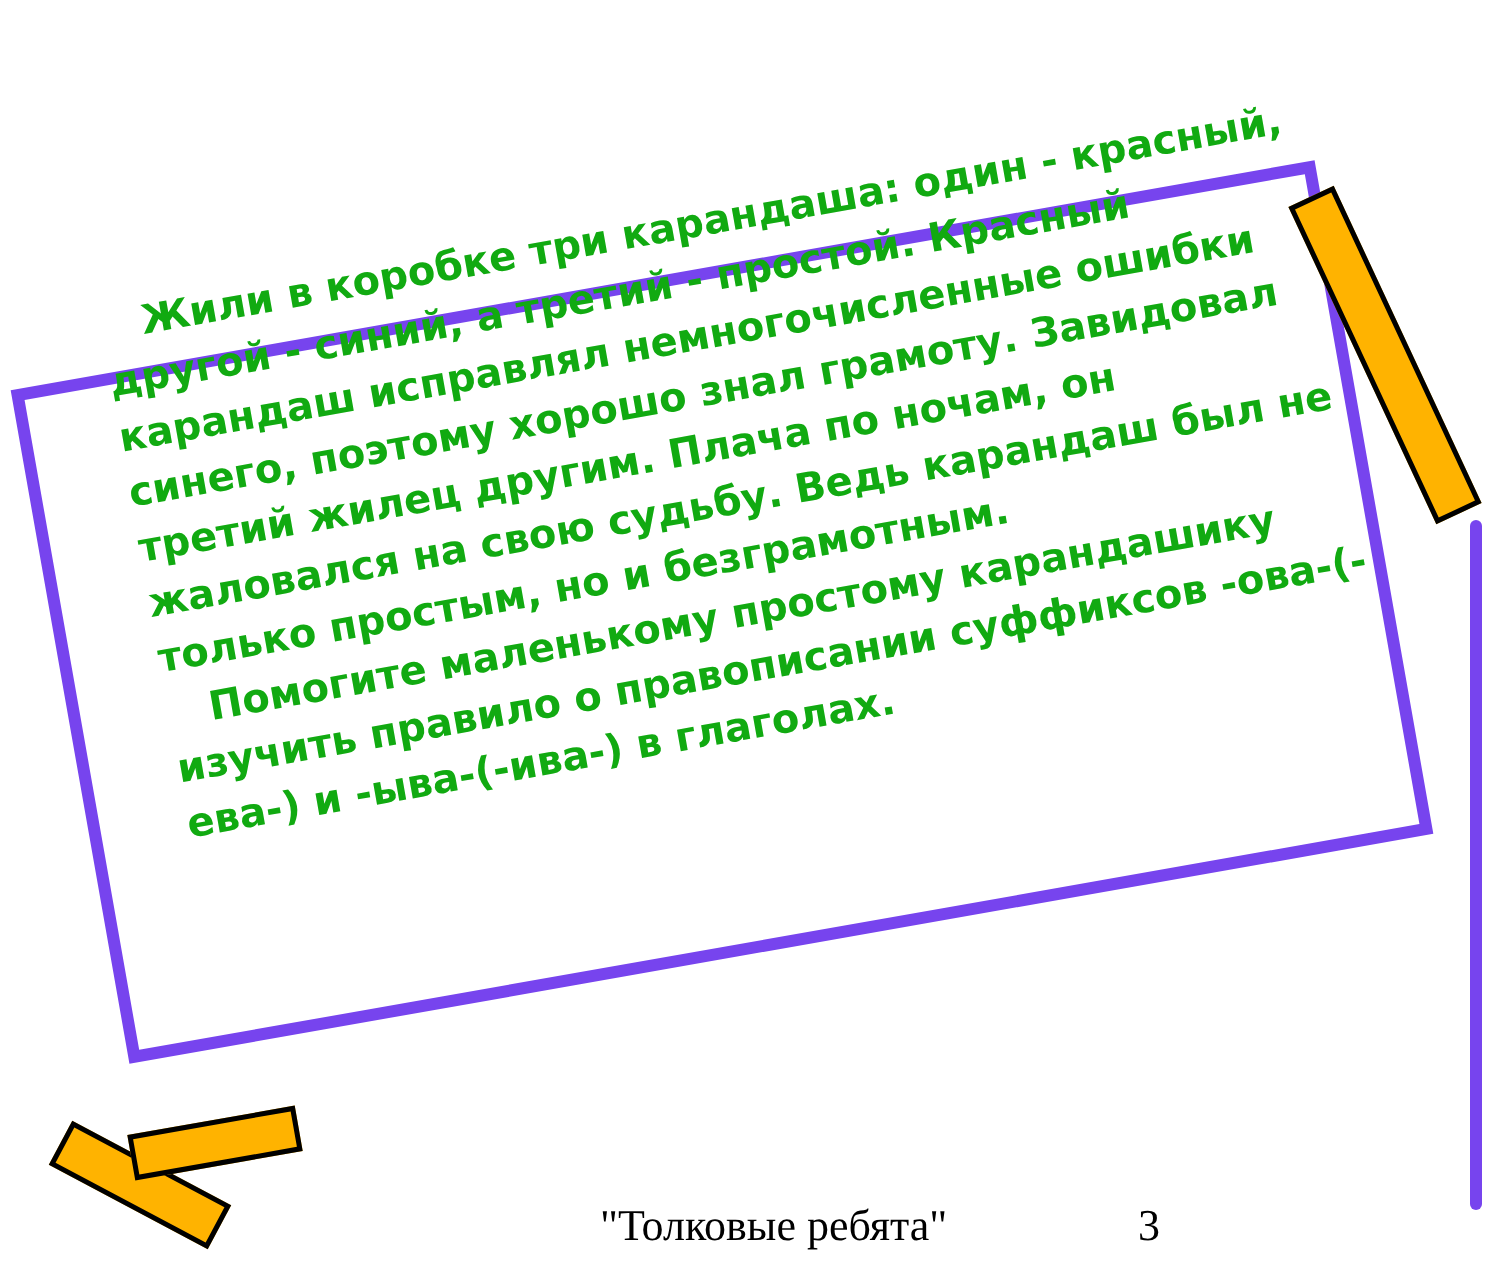Жили в коробке три карандаша: один - красный, другой - синий, а третий - простой. Красный карандаш исправлял немногочисленные ошибки синего, поэтому хорошо знал грамоту. Завидовал третий жилец другим. Плача по ночам, он жаловался на свою судьбу. Ведь карандаш был не только простым, но и безграмотным.
Помогите маленькому простому карандашику изучить правило о правописании суффиксов -ова-(-ева-) и -ыва-(-ива-) в глаголах.
"Толковые ребята" 3